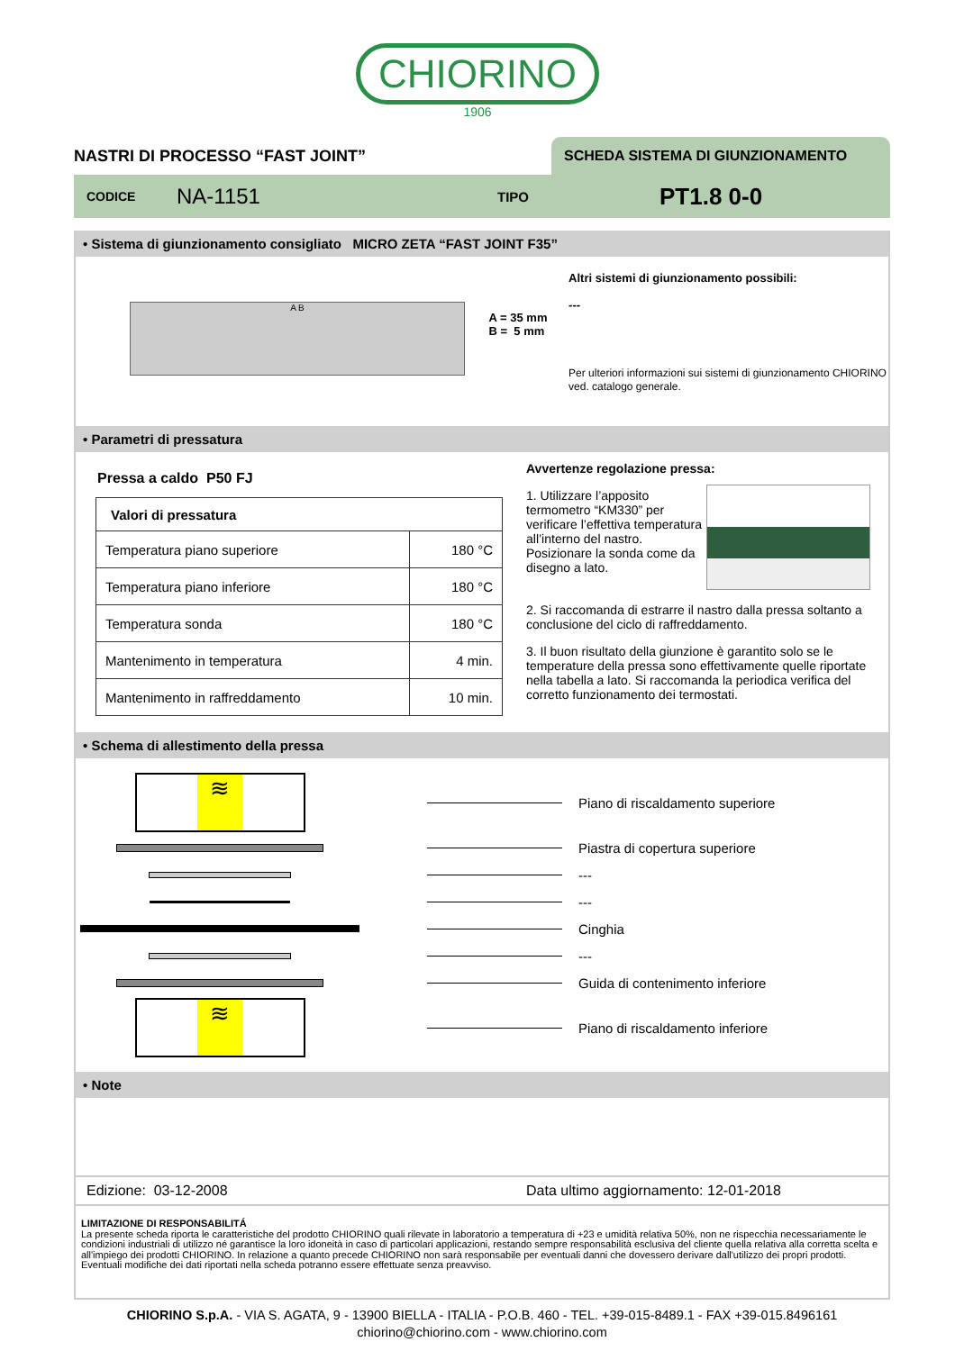CHIORINO
1906
NASTRI DI PROCESSO “FAST JOINT”
SCHEDA SISTEMA DI GIUNZIONAMENTO
CODICE NA-1151 TIPO PT1.8 0-0
• Sistema di giunzionamento consigliato MICRO ZETA “FAST JOINT F35”
A B
A = 35 mm
B = 5 mm
Altri sistemi di giunzionamento possibili:
---
Per ulteriori informazioni sui sistemi di giunzionamento CHIORINO ved. catalogo generale.
• Parametri di pressatura
Pressa a caldo P50 FJ
| Valori di pressatura | |
| --- | --- |
| Temperatura piano superiore | 180 °C |
| Temperatura piano inferiore | 180 °C |
| Temperatura sonda | 180 °C |
| Mantenimento in temperatura | 4 min. |
| Mantenimento in raffreddamento | 10 min. |
Avvertenze regolazione pressa:
1. Utilizzare l’apposito termometro “KM330” per verificare l’effettiva temperatura all’interno del nastro. Posizionare la sonda come da disegno a lato.
2. Si raccomanda di estrarre il nastro dalla pressa soltanto a conclusione del ciclo di raffreddamento.
3. Il buon risultato della giunzione è garantito solo se le temperature della pressa sono effettivamente quelle riportate nella tabella a lato. Si raccomanda la periodica verifica del corretto funzionamento dei termostati.
• Schema di allestimento della pressa
≋
Piano di riscaldamento superiore
Piastra di copertura superiore
---
---
Cinghia
---
Guida di contenimento inferiore
≋
Piano di riscaldamento inferiore
• Note
Edizione: 03-12-2008 Data ultimo aggiornamento: 12-01-2018
LIMITAZIONE DI RESPONSABILITÁ
La presente scheda riporta le caratteristiche del prodotto CHIORINO quali rilevate in laboratorio a temperatura di +23 e umidità relativa 50%, non ne rispecchia necessariamente le condizioni industriali di utilizzo né garantisce la loro idoneità in caso di particolari applicazioni, restando sempre responsabilità esclusiva del cliente quella relativa alla corretta scelta e all'impiego dei prodotti CHIORINO. In relazione a quanto precede CHIORINO non sarà responsabile per eventuali danni che dovessero derivare dall'utilizzo dei propri prodotti. Eventuali modifiche dei dati riportati nella scheda potranno essere effettuate senza preavviso.
CHIORINO S.p.A. - VIA S. AGATA, 9 - 13900 BIELLA - ITALIA - P.O.B. 460 - TEL. +39-015-8489.1 - FAX +39-015.8496161
chiorino@chiorino.com - www.chiorino.com